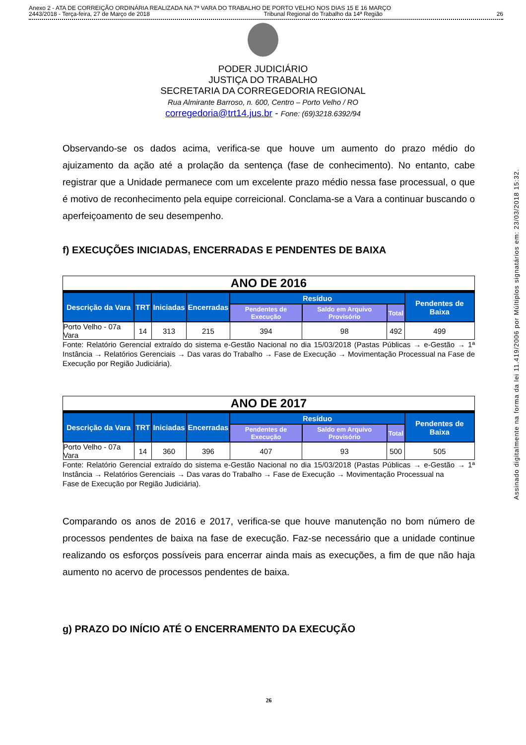Anexo 2 - ATA DE CORREIÇÃO ORDINÁRIA REALIZADA NA 7ª VARA DO TRABALHO DE PORTO VELHO NOS DIAS 15 E 16 MARÇO
2443/2018 - Terça-feira, 27 de Março de 2018 Tribunal Regional do Trabalho da 14ª Região 26
PODER JUDICIÁRIO
JUSTIÇA DO TRABALHO
SECRETARIA DA CORREGEDORIA REGIONAL
Rua Almirante Barroso, n. 600, Centro – Porto Velho / RO
corregedoria@trt14.jus.br - Fone: (69)3218.6392/94
Observando-se os dados acima, verifica-se que houve um aumento do prazo médio do ajuizamento da ação até a prolação da sentença (fase de conhecimento). No entanto, cabe registrar que a Unidade permanece com um excelente prazo médio nessa fase processual, o que é motivo de reconhecimento pela equipe correicional. Conclama-se a Vara a continuar buscando o aperfeiçoamento de seu desempenho.
f) EXECUÇÕES INICIADAS, ENCERRADAS E PENDENTES DE BAIXA
ANO DE 2016
| Descrição da Vara | TRT | Iniciadas | Encerradas | Resíduo | | | Pendentes de Baixa |
| --- | --- | --- | --- | --- | --- | --- | --- |
| | | | | Pendentes de Execução | Saldo em Arquivo Provisório | Total | |
| Porto Velho - 07a Vara | 14 | 313 | 215 | 394 | 98 | 492 | 499 |
Fonte: Relatório Gerencial extraído do sistema e-Gestão Nacional no dia 15/03/2018 (Pastas Públicas → e-Gestão → 1ª Instância → Relatórios Gerenciais → Das varas do Trabalho → Fase de Execução → Movimentação Processual na Fase de Execução por Região Judiciária).
ANO DE 2017
| Descrição da Vara | TRT | Iniciadas | Encerradas | Resíduo | | | Pendentes de Baixa |
| --- | --- | --- | --- | --- | --- | --- | --- |
| | | | | Pendentes de Execução | Saldo em Arquivo Provisório | Total | |
| Porto Velho - 07a Vara | 14 | 360 | 396 | 407 | 93 | 500 | 505 |
Fonte: Relatório Gerencial extraído do sistema e-Gestão Nacional no dia 15/03/2018 (Pastas Públicas → e-Gestão → 1ª Instância → Relatórios Gerenciais → Das varas do Trabalho → Fase de Execução → Movimentação Processual na
Fase de Execução por Região Judiciária).
Comparando os anos de 2016 e 2017, verifica-se que houve manutenção no bom número de processos pendentes de baixa na fase de execução. Faz-se necessário que a unidade continue realizando os esforços possíveis para encerrar ainda mais as execuções, a fim de que não haja aumento no acervo de processos pendentes de baixa.
g) PRAZO DO INÍCIO ATÉ O ENCERRAMENTO DA EXECUÇÃO
26
Assinado digitalmente na forma da lei 11.419/2006 por Múltiplos signatários em: 23/03/2018 15:32.